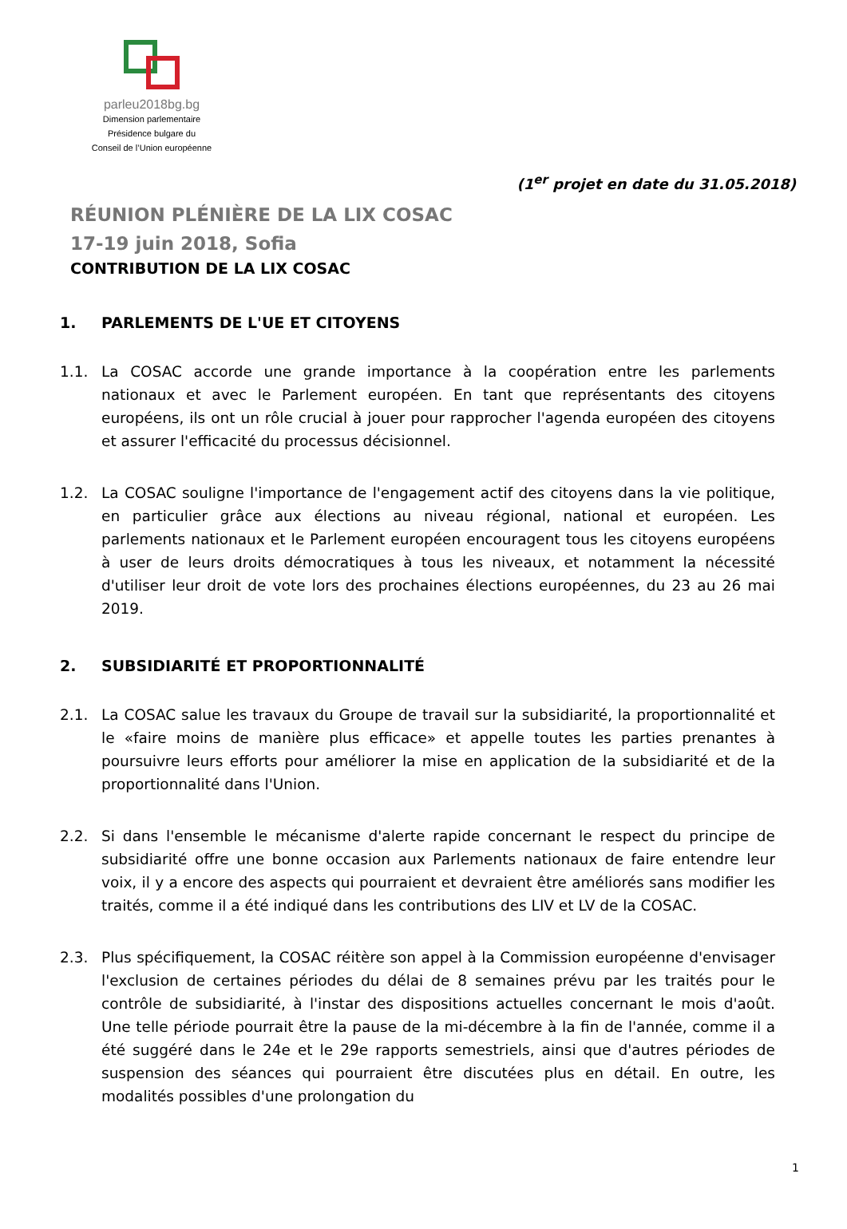parleu2018bg.bg
Dimension parlementaire
Présidence bulgare du
Conseil de l’Union européenne
(1<sup>er</sup> projet en date du 31.05.2018)
RÉUNION PLÉNIÈRE DE LA LIX COSAC
17-19 juin 2018, Sofia
CONTRIBUTION DE LA LIX COSAC
1. PARLEMENTS DE L'UE ET CITOYENS
1.1. La COSAC accorde une grande importance à la coopération entre les parlements nationaux et avec le Parlement européen. En tant que représentants des citoyens européens, ils ont un rôle crucial à jouer pour rapprocher l'agenda européen des citoyens et assurer l'efficacité du processus décisionnel.
1.2. La COSAC souligne l'importance de l'engagement actif des citoyens dans la vie politique, en particulier grâce aux élections au niveau régional, national et européen. Les parlements nationaux et le Parlement européen encouragent tous les citoyens européens à user de leurs droits démocratiques à tous les niveaux, et notamment la nécessité d'utiliser leur droit de vote lors des prochaines élections européennes, du 23 au 26 mai 2019.
2. SUBSIDIARITÉ ET PROPORTIONNALITÉ
2.1. La COSAC salue les travaux du Groupe de travail sur la subsidiarité, la proportionnalité et le «faire moins de manière plus efficace» et appelle toutes les parties prenantes à poursuivre leurs efforts pour améliorer la mise en application de la subsidiarité et de la proportionnalité dans l'Union.
2.2. Si dans l'ensemble le mécanisme d'alerte rapide concernant le respect du principe de subsidiarité offre une bonne occasion aux Parlements nationaux de faire entendre leur voix, il y a encore des aspects qui pourraient et devraient être améliorés sans modifier les traités, comme il a été indiqué dans les contributions des LIV et LV de la COSAC.
2.3. Plus spécifiquement, la COSAC réitère son appel à la Commission européenne d'envisager l'exclusion de certaines périodes du délai de 8 semaines prévu par les traités pour le contrôle de subsidiarité, à l'instar des dispositions actuelles concernant le mois d'août. Une telle période pourrait être la pause de la mi-décembre à la fin de l'année, comme il a été suggéré dans le 24e et le 29e rapports semestriels, ainsi que d'autres périodes de suspension des séances qui pourraient être discutées plus en détail. En outre, les modalités possibles d'une prolongation du
1